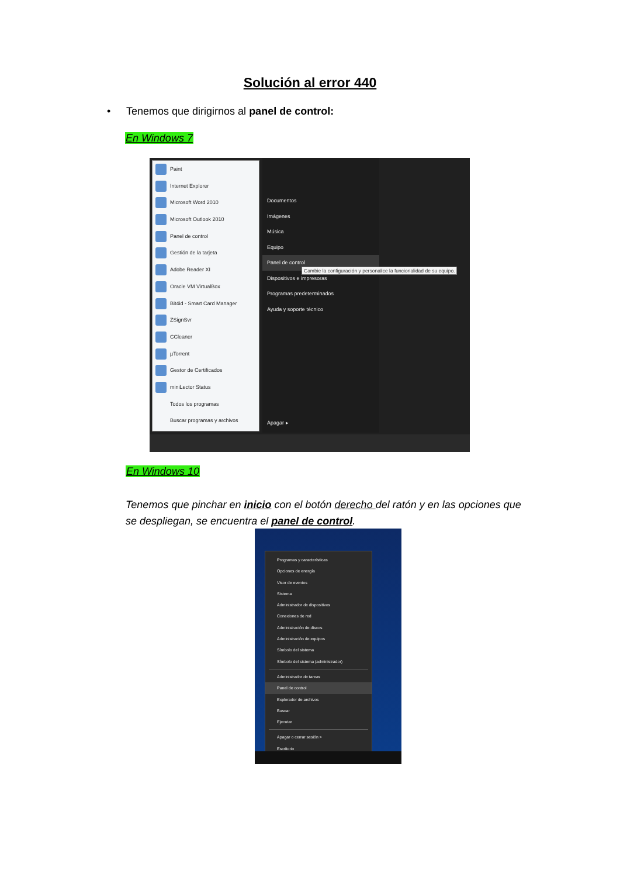Solución al error 440
• Tenemos que dirigirnos al panel de control:
En Windows 7
Paint
Internet Explorer
Microsoft Word 2010
Microsoft Outlook 2010
Panel de control
Gestión de la tarjeta
Adobe Reader XI
Oracle VM VirtualBox
Bit4id - Smart Card Manager
ZSignSvr
CCleaner
µTorrent
Gestor de Certificados
miniLector Status
Todos los programas
Buscar programas y archivos
Documentos
Imágenes
Música
Equipo
Panel de control
Dispositivos e impresoras
Programas predeterminados
Ayuda y soporte técnico
Apagar ▸
Cambie la configuración y personalice la funcionalidad de su equipo.
En Windows 10
Tenemos que pinchar en inicio con el botón derecho del ratón y en las opciones que se despliegan, se encuentra el panel de control.
Programas y características
Opciones de energía
Visor de eventos
Sistema
Administrador de dispositivos
Conexiones de red
Administración de discos
Administración de equipos
Símbolo del sistema
Símbolo del sistema (administrador)
Administrador de tareas
Panel de control
Explorador de archivos
Buscar
Ejecutar
Apagar o cerrar sesión >
Escritorio